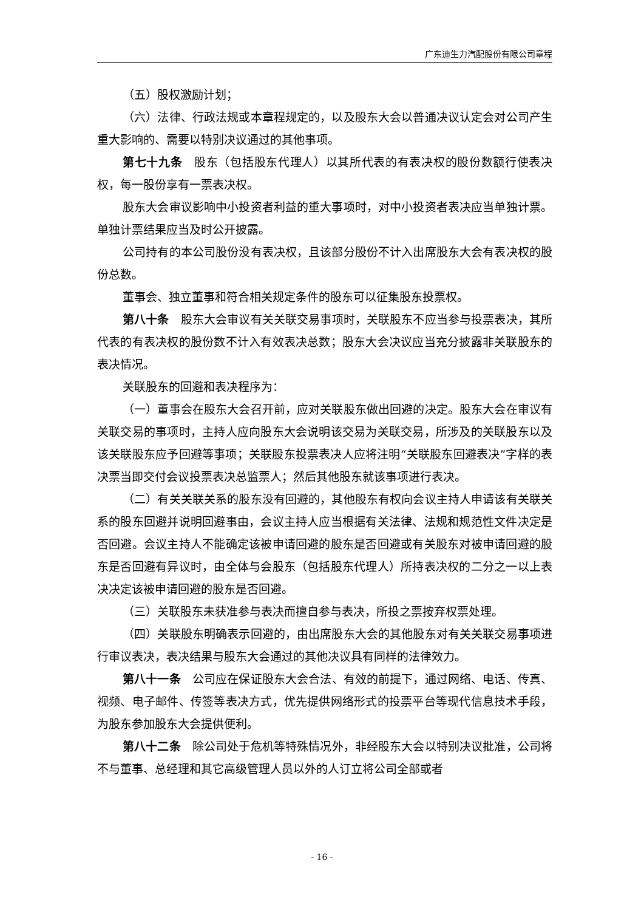广东迪生力汽配股份有限公司章程
（五）股权激励计划；
（六）法律、行政法规或本章程规定的，以及股东大会以普通决议认定会对公司产生重大影响的、需要以特别决议通过的其他事项。
第七十九条　股东（包括股东代理人）以其所代表的有表决权的股份数额行使表决权，每一股份享有一票表决权。
股东大会审议影响中小投资者利益的重大事项时，对中小投资者表决应当单独计票。单独计票结果应当及时公开披露。
公司持有的本公司股份没有表决权，且该部分股份不计入出席股东大会有表决权的股份总数。
董事会、独立董事和符合相关规定条件的股东可以征集股东投票权。
第八十条　股东大会审议有关关联交易事项时，关联股东不应当参与投票表决，其所代表的有表决权的股份数不计入有效表决总数；股东大会决议应当充分披露非关联股东的表决情况。
关联股东的回避和表决程序为：
（一）董事会在股东大会召开前，应对关联股东做出回避的决定。股东大会在审议有关联交易的事项时，主持人应向股东大会说明该交易为关联交易，所涉及的关联股东以及该关联股东应予回避等事项；关联股东投票表决人应将注明“关联股东回避表决”字样的表决票当即交付会议投票表决总监票人；然后其他股东就该事项进行表决。
（二）有关关联关系的股东没有回避的，其他股东有权向会议主持人申请该有关联关系的股东回避并说明回避事由，会议主持人应当根据有关法律、法规和规范性文件决定是否回避。会议主持人不能确定该被申请回避的股东是否回避或有关股东对被申请回避的股东是否回避有异议时，由全体与会股东（包括股东代理人）所持表决权的二分之一以上表决决定该被申请回避的股东是否回避。
（三）关联股东未获准参与表决而擅自参与表决，所投之票按弃权票处理。
（四）关联股东明确表示回避的，由出席股东大会的其他股东对有关关联交易事项进行审议表决，表决结果与股东大会通过的其他决议具有同样的法律效力。
第八十一条　公司应在保证股东大会合法、有效的前提下，通过网络、电话、传真、视频、电子邮件、传签等表决方式，优先提供网络形式的投票平台等现代信息技术手段，为股东参加股东大会提供便利。
第八十二条　除公司处于危机等特殊情况外，非经股东大会以特别决议批准，公司将不与董事、总经理和其它高级管理人员以外的人订立将公司全部或者
- 16 -